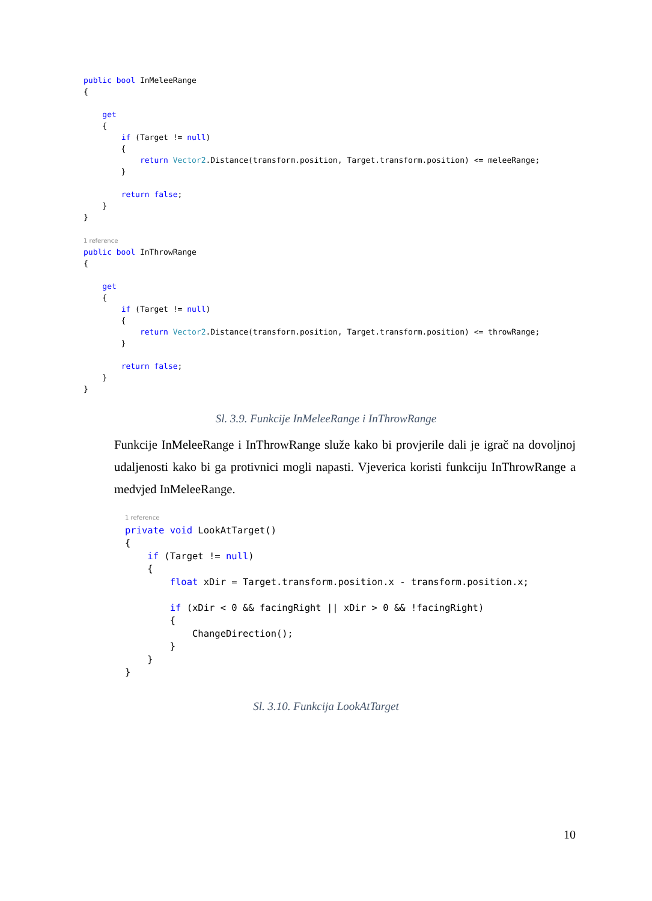public bool InMeleeRange
{

    get
    {
        if (Target != null)
        {
            return Vector2.Distance(transform.position, Target.transform.position) <= meleeRange;
        }

        return false;
    }
}

1 reference
public bool InThrowRange
{

    get
    {
        if (Target != null)
        {
            return Vector2.Distance(transform.position, Target.transform.position) <= throwRange;
        }

        return false;
    }
}
Sl. 3.9. Funkcije InMeleeRange i InThrowRange
Funkcije InMeleeRange i InThrowRange služe kako bi provjerile dali je igrač na dovoljnoj udaljenosti kako bi ga protivnici mogli napasti. Vjeverica koristi funkciju InThrowRange a medvjed InMeleeRange.
1 reference
private void LookAtTarget()
{
    if (Target != null)
    {
        float xDir = Target.transform.position.x - transform.position.x;

        if (xDir < 0 && facingRight || xDir > 0 && !facingRight)
        {
            ChangeDirection();
        }
    }
}
Sl. 3.10. Funkcija LookAtTarget
10